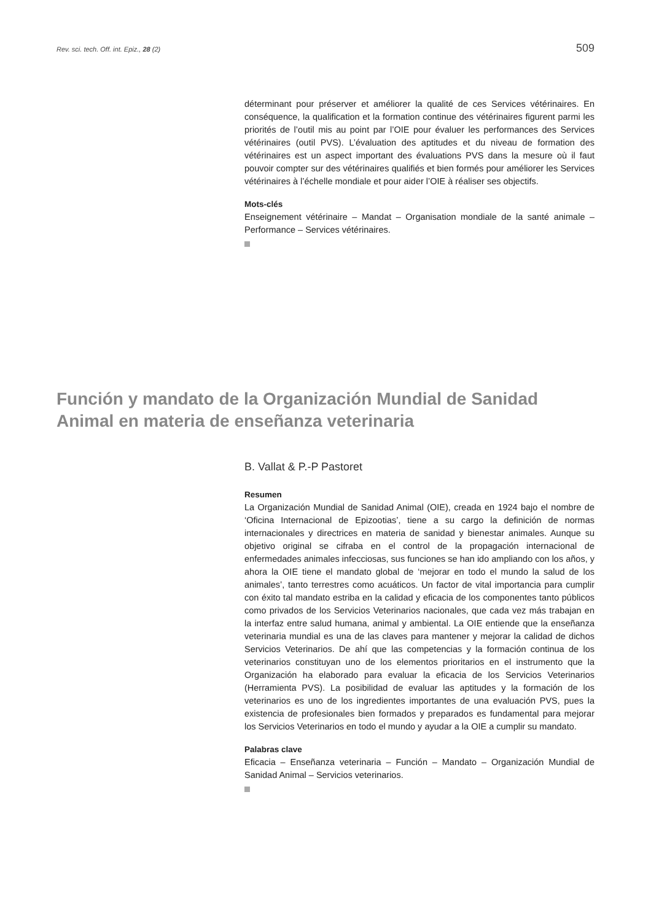Rev. sci. tech. Off. int. Epiz., 28 (2) 509
déterminant pour préserver et améliorer la qualité de ces Services vétérinaires. En conséquence, la qualification et la formation continue des vétérinaires figurent parmi les priorités de l’outil mis au point par l’OIE pour évaluer les performances des Services vétérinaires (outil PVS). L’évaluation des aptitudes et du niveau de formation des vétérinaires est un aspect important des évaluations PVS dans la mesure où il faut pouvoir compter sur des vétérinaires qualifiés et bien formés pour améliorer les Services vétérinaires à l’échelle mondiale et pour aider l’OIE à réaliser ses objectifs.
Mots-clés
Enseignement vétérinaire – Mandat – Organisation mondiale de la santé animale – Performance – Services vétérinaires.
Función y mandato de la Organización Mundial de Sanidad Animal en materia de enseñanza veterinaria
B. Vallat & P.-P Pastoret
Resumen
La Organización Mundial de Sanidad Animal (OIE), creada en 1924 bajo el nombre de ‘Oficina Internacional de Epizootias’, tiene a su cargo la definición de normas internacionales y directrices en materia de sanidad y bienestar animales. Aunque su objetivo original se cifraba en el control de la propagación internacional de enfermedades animales infecciosas, sus funciones se han ido ampliando con los años, y ahora la OIE tiene el mandato global de ‘mejorar en todo el mundo la salud de los animales’, tanto terrestres como acuáticos. Un factor de vital importancia para cumplir con éxito tal mandato estriba en la calidad y eficacia de los componentes tanto públicos como privados de los Servicios Veterinarios nacionales, que cada vez más trabajan en la interfaz entre salud humana, animal y ambiental. La OIE entiende que la enseñanza veterinaria mundial es una de las claves para mantener y mejorar la calidad de dichos Servicios Veterinarios. De ahí que las competencias y la formación continua de los veterinarios constituyan uno de los elementos prioritarios en el instrumento que la Organización ha elaborado para evaluar la eficacia de los Servicios Veterinarios (Herramienta PVS). La posibilidad de evaluar las aptitudes y la formación de los veterinarios es uno de los ingredientes importantes de una evaluación PVS, pues la existencia de profesionales bien formados y preparados es fundamental para mejorar los Servicios Veterinarios en todo el mundo y ayudar a la OIE a cumplir su mandato.
Palabras clave
Eficacia – Enseñanza veterinaria – Función – Mandato – Organización Mundial de Sanidad Animal – Servicios veterinarios.